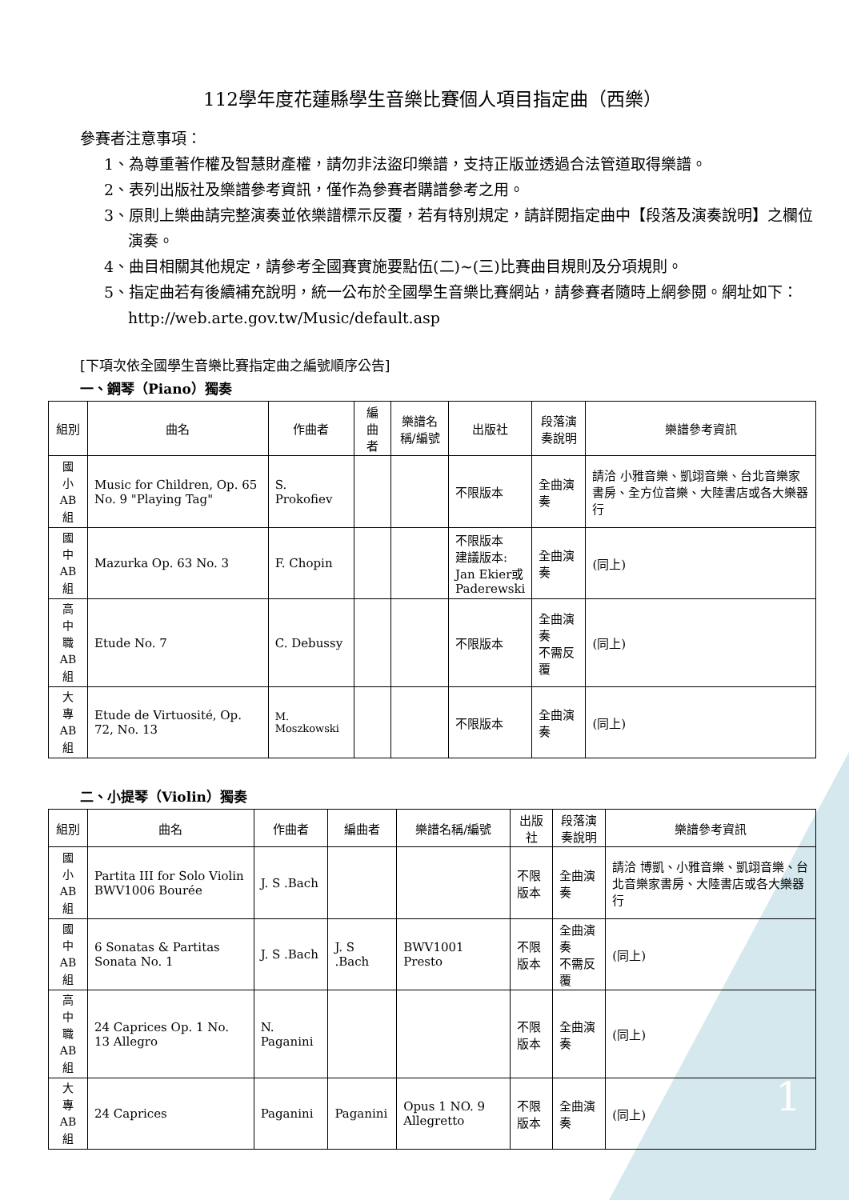112學年度花蓮縣學生音樂比賽個人項目指定曲（西樂）
參賽者注意事項：
1、為尊重著作權及智慧財產權，請勿非法盜印樂譜，支持正版並透過合法管道取得樂譜。
2、表列出版社及樂譜參考資訊，僅作為參賽者購譜參考之用。
3、原則上樂曲請完整演奏並依樂譜標示反覆，若有特別規定，請詳閱指定曲中【段落及演奏說明】之欄位演奏。
4、曲目相關其他規定，請參考全國賽實施要點伍(二)~(三)比賽曲目規則及分項規則。
5、指定曲若有後續補充說明，統一公布於全國學生音樂比賽網站，請參賽者隨時上網參閱。網址如下：http://web.arte.gov.tw/Music/default.asp
[下項次依全國學生音樂比賽指定曲之編號順序公告]
一、鋼琴（Piano）獨奏
| 組別 | 曲名 | 作曲者 | 編曲者 | 樂譜名稱/編號 | 出版社 | 段落演奏說明 | 樂譜參考資訊 |
| --- | --- | --- | --- | --- | --- | --- | --- |
| 國 小 AB 組 | Music for Children, Op. 65 No. 9 "Playing Tag" | S. Prokofiev | | | 不限版本 | 全曲演奏 | 請洽 小雅音樂、凱翊音樂、台北音樂家書房、全方位音樂、大陸書店或各大樂器行 |
| 國 中 AB 組 | Mazurka Op. 63 No. 3 | F. Chopin | | | 不限版本 建議版本: Jan Ekier或 Paderewski | 全曲演奏 | (同上) |
| 高 中 職 AB 組 | Etude No. 7 | C. Debussy | | | 不限版本 | 全曲演奏 不需反覆 | (同上) |
| 大 專 AB 組 | Etude de Virtuosité, Op. 72, No. 13 | M. Moszkowski | | | 不限版本 | 全曲演奏 | (同上) |
二、小提琴（Violin）獨奏
| 組別 | 曲名 | 作曲者 | 編曲者 | 樂譜名稱/編號 | 出版社 | 段落演奏說明 | 樂譜參考資訊 |
| --- | --- | --- | --- | --- | --- | --- | --- |
| 國 小 AB 組 | Partita III for Solo Violin BWV1006 Bourée | J. S .Bach | | | 不限版本 | 全曲演奏 | 請洽 博凱、小雅音樂、凱翊音樂、台北音樂家書房、大陸書店或各大樂器行 |
| 國 中 AB 組 | 6 Sonatas & Partitas Sonata No. 1 | J. S .Bach | J. S .Bach | BWV1001 Presto | 不限版本 | 全曲演奏 不需反覆 | (同上) |
| 高 中 職 AB 組 | 24 Caprices Op. 1 No. 13 Allegro | N. Paganini | | | 不限版本 | 全曲演奏 | (同上) |
| 大 專 AB 組 | 24 Caprices | Paganini | Paganini | Opus 1 NO. 9 Allegretto | 不限版本 | 全曲演奏 | (同上) |
1